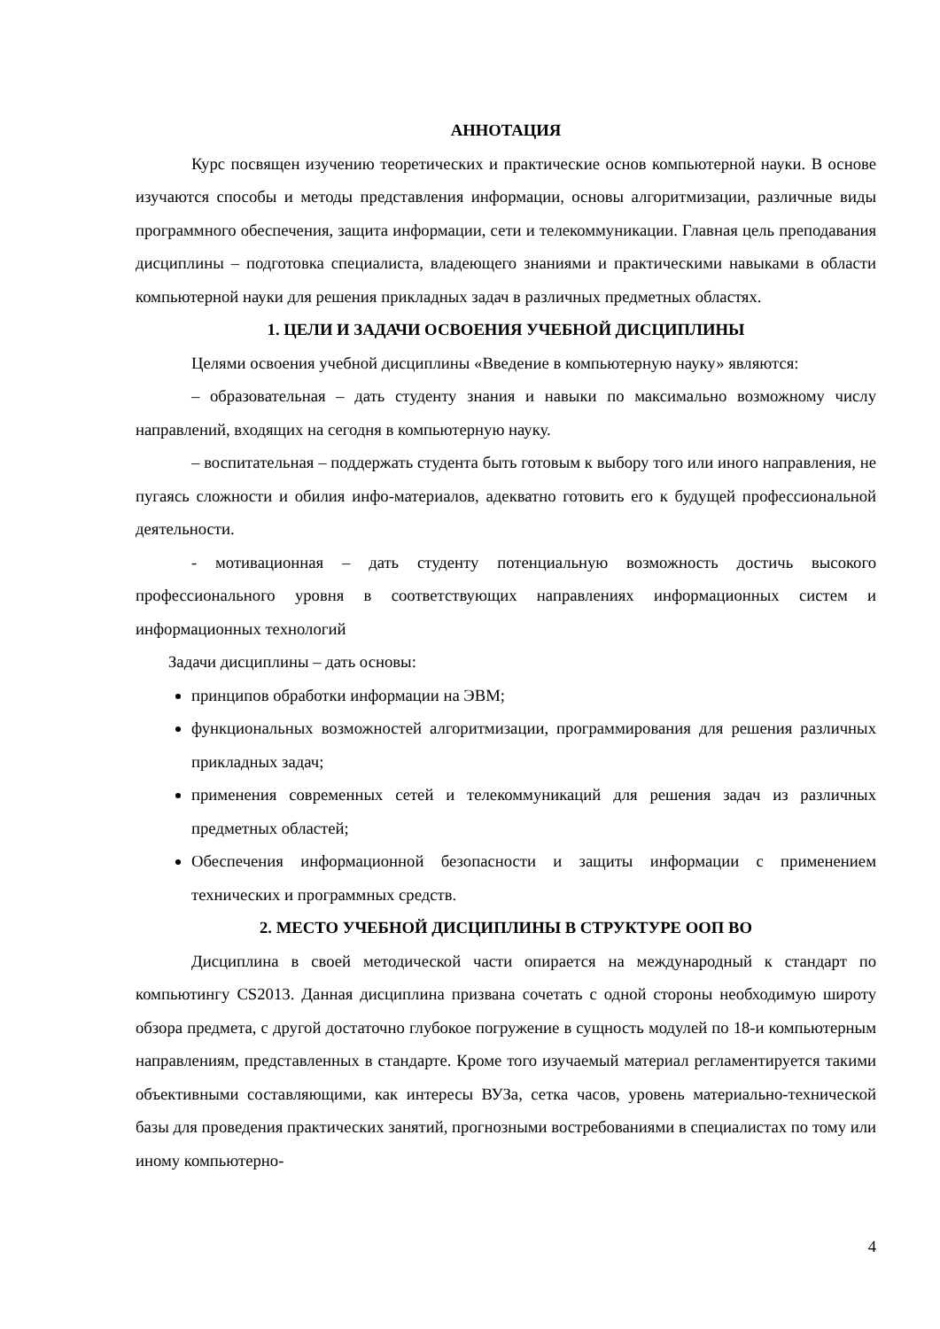АННОТАЦИЯ
Курс посвящен изучению теоретических и практические основ компьютерной науки. В основе изучаются способы и методы представления информации, основы алгоритмизации, различные виды программного обеспечения, защита информации, сети и телекоммуникации. Главная цель преподавания дисциплины – подготовка специалиста, владеющего знаниями и практическими навыками в области компьютерной науки для решения прикладных задач в различных предметных областях.
1. ЦЕЛИ И ЗАДАЧИ ОСВОЕНИЯ УЧЕБНОЙ ДИСЦИПЛИНЫ
Целями освоения учебной дисциплины «Введение в компьютерную науку» являются:
– образовательная – дать студенту знания и навыки по максимально возможному числу направлений, входящих на сегодня в компьютерную науку.
– воспитательная – поддержать студента быть готовым к выбору того или иного направления, не пугаясь сложности и обилия инфо-материалов, адекватно готовить его к будущей профессиональной деятельности.
- мотивационная – дать студенту потенциальную возможность достичь высокого профессионального уровня в соответствующих направлениях информационных систем и информационных технологий
Задачи дисциплины – дать основы:
принципов обработки информации на ЭВМ;
функциональных возможностей алгоритмизации, программирования для решения различных прикладных задач;
применения современных сетей и телекоммуникаций для решения задач из различных предметных областей;
Обеспечения информационной безопасности и защиты информации с применением технических и программных средств.
2. МЕСТО УЧЕБНОЙ ДИСЦИПЛИНЫ В СТРУКТУРЕ ООП ВО
Дисциплина в своей методической части опирается на международный к стандарт по компьютингу CS2013. Данная дисциплина призвана сочетать с одной стороны необходимую широту обзора предмета, с другой достаточно глубокое погружение в сущность модулей по 18-и компьютерным направлениям, представленных в стандарте. Кроме того изучаемый материал регламентируется такими объективными составляющими, как интересы ВУЗа, сетка часов, уровень материально-технической базы для проведения практических занятий, прогнозными востребованиями в специалистах по тому или иному компьютерно-
4